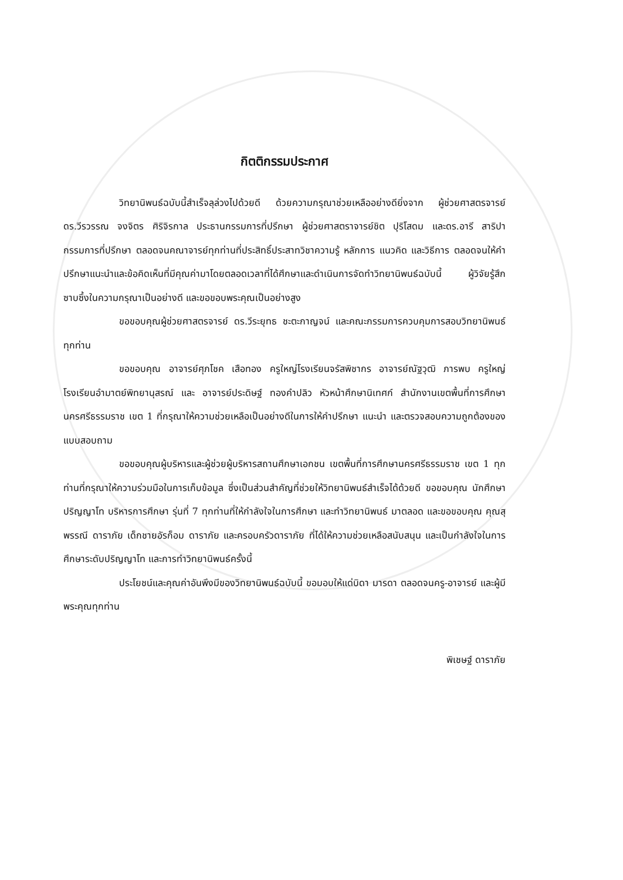กิตติกรรมประกาศ
วิทยานิพนธ์ฉบับนี้สำเร็จลุล่วงไปด้วยดี ด้วยความกรุณาช่วยเหลืออย่างดียิ่งจาก ผู้ช่วยศาสตรจารย์ ดร.วีรวรรณ จงจิตร ศิริจิรกาล ประธานกรรมการที่ปรึกษา ผู้ช่วยศาสตราจารย์ชิต ปุริโสดม และดร.อารี สาริปา กรรมการที่ปรึกษา ตลอดจนคณาจารย์ทุกท่านที่ประสิทธิ์ประสาทวิชาความรู้ หลักการ แนวคิด และวิธีการ ตลอดจนให้คำปรึกษาแนะนำและข้อคิดเห็นที่มีคุณค่ามาโดยตลอดเวลาที่ได้ศึกษาและดำเนินการจัดทำวิทยานิพนธ์ฉบับนี้ ผู้วิจัยรู้สึกซาบซึ้งในความกรุณาเป็นอย่างดี และขอขอบพระคุณเป็นอย่างสูง
ขอขอบคุณผู้ช่วยศาสตรจารย์ ดร.วีระยุทธ ชะตะกาญจน์ และคณะกรรมการควบคุมการสอบวิทยานิพนธ์ทุกท่าน
ขอขอบคุณ อาจารย์ศุภโชค เสือทอง ครูใหญ่โรงเรียนจรัสพิชากร อาจารย์ณัฐวุฒิ ภารพบ ครูใหญ่โรงเรียนอำมาตย์พิทยานุสรณ์ และ อาจารย์ประดิษฐ์ ทองคำปลิว หัวหน้าศึกษานิเทศก์ สำนักงานเขตพื้นที่การศึกษานครศรีธรรมราช เขต 1 ที่กรุณาให้ความช่วยเหลือเป็นอย่างดีในการให้คำปรึกษา แนะนำ และตรวจสอบความถูกต้องของแบบสอบถาม
ขอขอบคุณผู้บริหารและผู้ช่วยผู้บริหารสถานศึกษาเอกชน เขตพื้นที่การศึกษานครศรีธรรมราช เขต 1 ทุกท่านที่กรุณาให้ความร่วมมือในการเก็บข้อมูล ซึ่งเป็นส่วนสำคัญที่ช่วยให้วิทยานิพนธ์สำเร็จได้ด้วยดี ขอขอบคุณ นักศึกษาปริญญาโท บริหารการศึกษา รุ่นที่ 7 ทุกท่านที่ให้กำลังใจในการศึกษา และทำวิทยานิพนธ์ มาตลอด และขอขอบคุณ คุณสุพรรณี ดาราภัย เด็กชายอัรก็อม ดาราภัย และครอบครัวดาราภัย ที่ได้ให้ความช่วยเหลือสนับสนุน และเป็นกำลังใจในการศึกษาระดับปริญญาโท และการทำวิทยานิพนธ์ครั้งนี้
ประโยชน์และคุณค่าอันพึงมีของวิทยานิพนธ์ฉบับนี้ ขอมอบให้แด่บิดา มารดา ตลอดจนครู-อาจารย์ และผู้มีพระคุณทุกท่าน
พิเชษฐ์ ดาราภัย